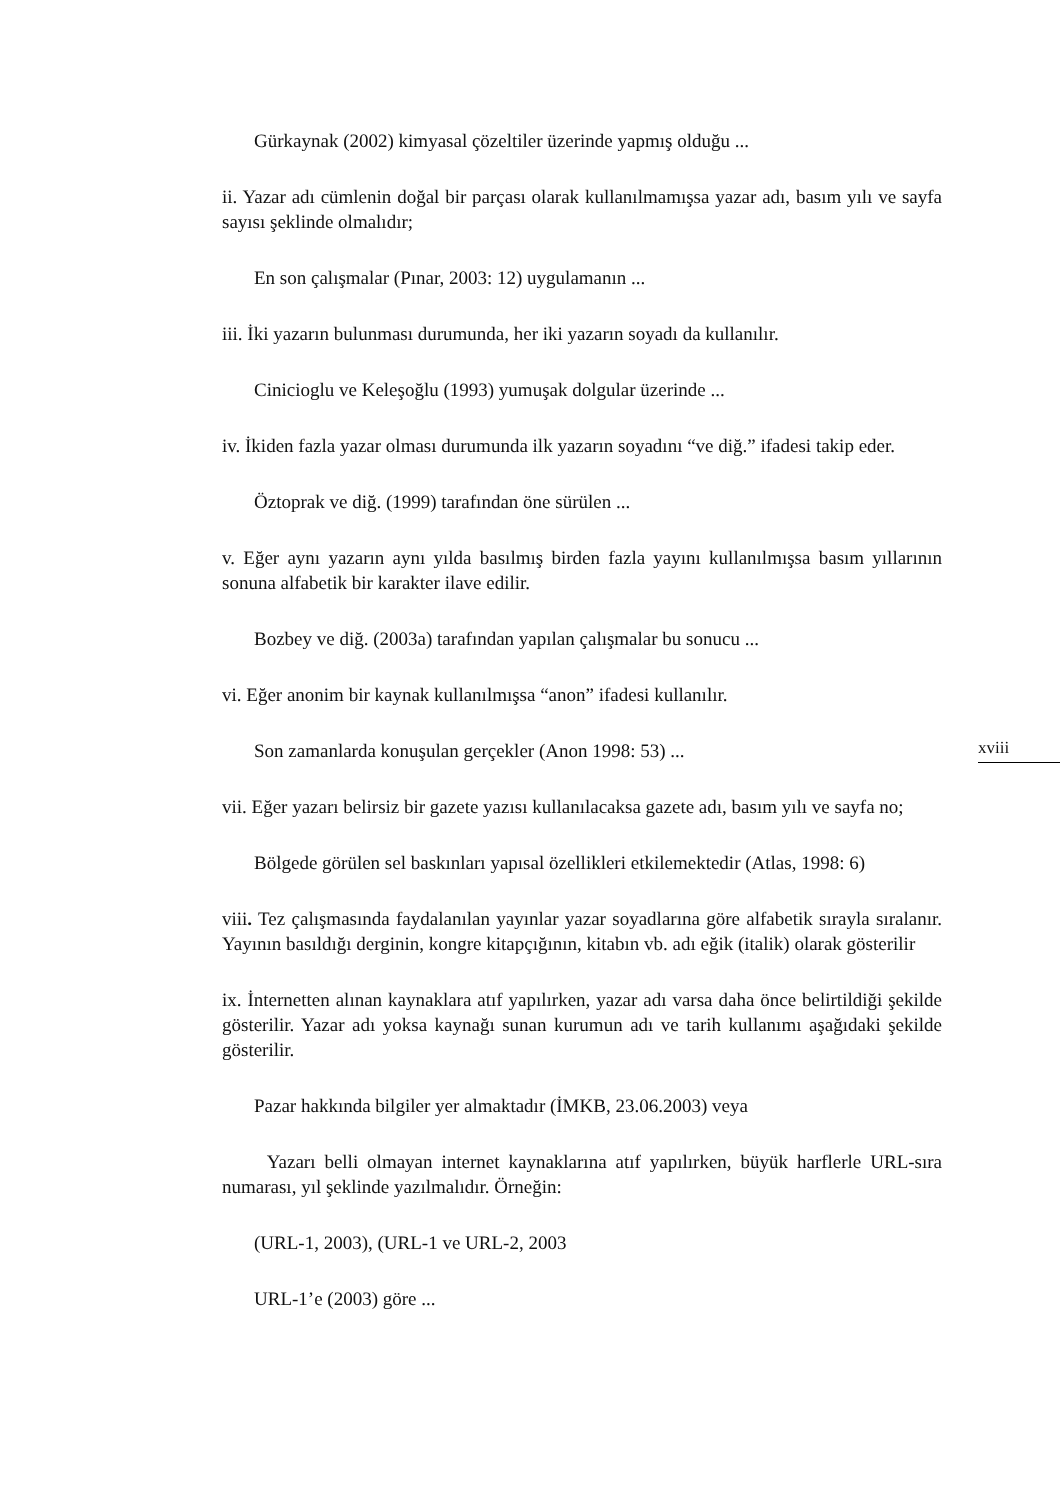Gürkaynak (2002) kimyasal çözeltiler üzerinde yapmış olduğu ...
ii. Yazar adı cümlenin doğal bir parçası olarak kullanılmamışsa yazar adı, basım yılı ve sayfa sayısı şeklinde olmalıdır;
En son çalışmalar (Pınar, 2003: 12) uygulamanın ...
iii. İki yazarın bulunması durumunda, her iki yazarın soyadı da kullanılır.
Cinicioglu ve Keleşoğlu (1993) yumuşak dolgular üzerinde ...
iv. İkiden fazla yazar olması durumunda ilk yazarın soyadını “ve diğ.” ifadesi takip eder.
Öztoprak ve diğ. (1999) tarafından öne sürülen ...
v. Eğer aynı yazarın aynı yılda basılmış birden fazla yayını kullanılmışsa basım yıllarının sonuna alfabetik bir karakter ilave edilir.
Bozbey ve diğ. (2003a) tarafından yapılan çalışmalar bu sonucu ...
vi. Eğer anonim bir kaynak kullanılmışsa “anon” ifadesi kullanılır.
Son zamanlarda konuşulan gerçekler (Anon 1998: 53) ...
vii. Eğer yazarı belirsiz bir gazete yazısı kullanılacaksa gazete adı, basım yılı ve sayfa no;
Bölgede görülen sel baskınları yapısal özellikleri etkilemektedir (Atlas, 1998: 6)
viii. Tez çalışmasında faydalanılan yayınlar yazar soyadlarına göre alfabetik sırayla sıralanır. Yayının basıldığı derginin, kongre kitapçığının, kitabın vb. adı eğik (italik) olarak gösterilir
ix. İnternetten alınan kaynaklara atıf yapılırken, yazar adı varsa daha önce belirtildiği şekilde gösterilir. Yazar adı yoksa kaynağı sunan kurumun adı ve tarih kullanımı aşağıdaki şekilde gösterilir.
Pazar hakkında bilgiler yer almaktadır (İMKB, 23.06.2003) veya
Yazarı belli olmayan internet kaynaklarına atıf yapılırken, büyük harflerle URL-sıra numarası, yıl şeklinde yazılmalıdır. Örneğin:
(URL-1, 2003), (URL-1 ve URL-2, 2003
URL-1’e (2003) göre ...
xviii